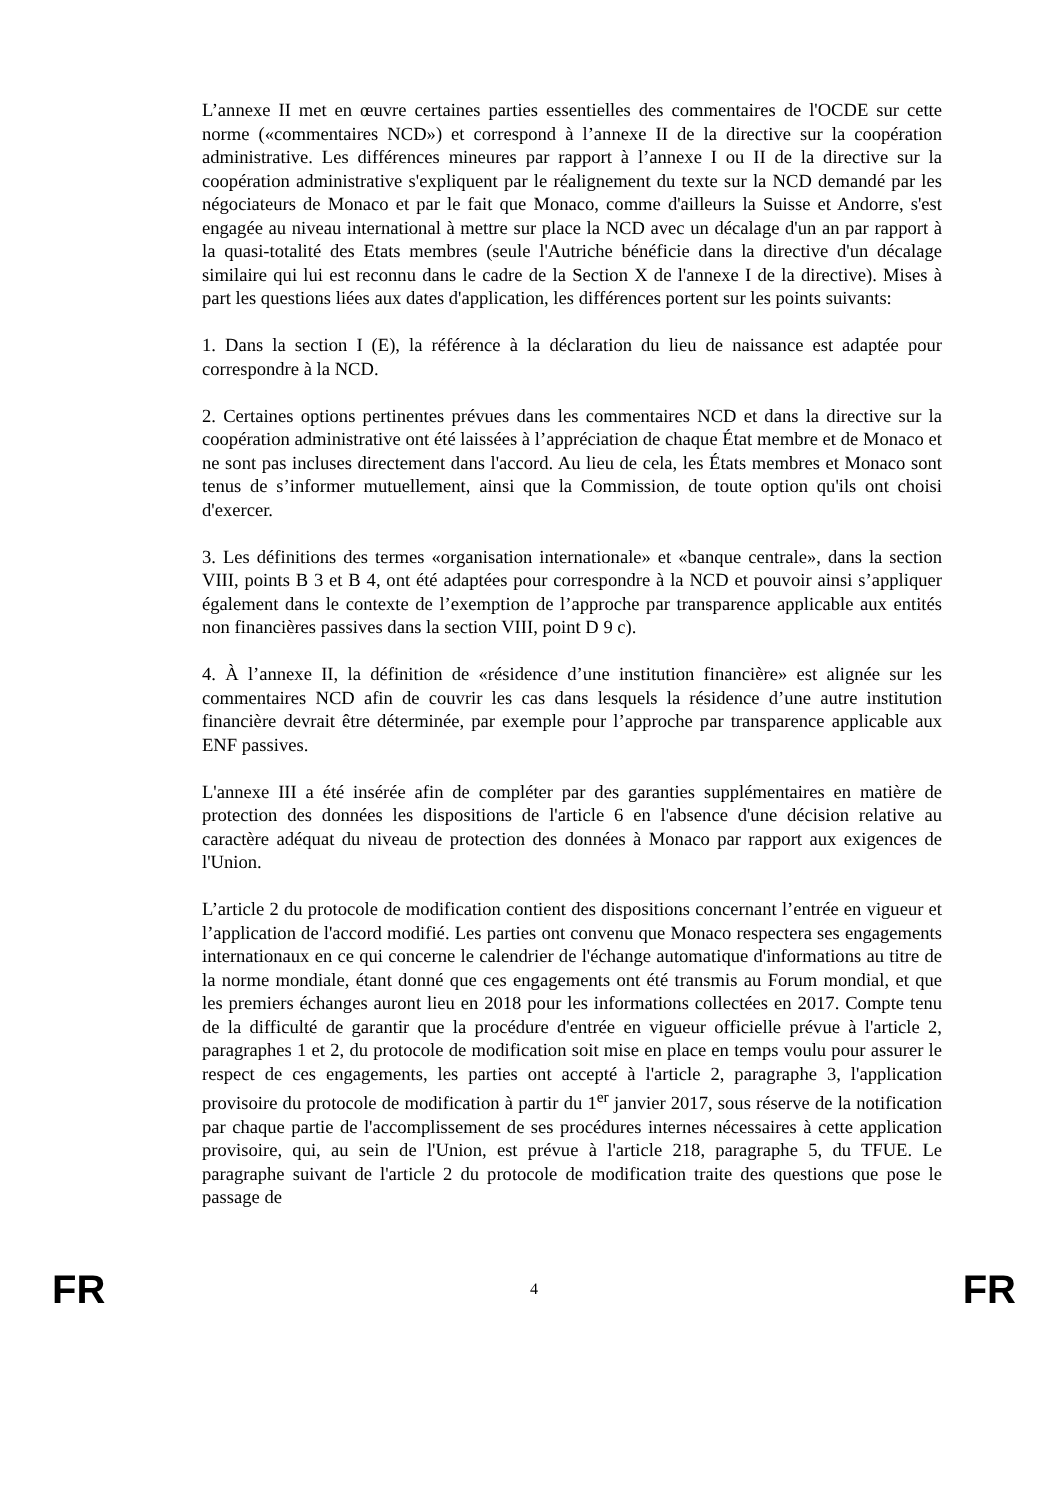L’annexe II met en œuvre certaines parties essentielles des commentaires de l'OCDE sur cette norme («commentaires NCD») et correspond à l’annexe II de la directive sur la coopération administrative. Les différences mineures par rapport à l’annexe I ou II de la directive sur la coopération administrative s'expliquent par le réalignement du texte sur la NCD demandé par les négociateurs de Monaco et par le fait que Monaco, comme d'ailleurs la Suisse et Andorre, s'est engagée au niveau international à mettre sur place la NCD avec un décalage d'un an par rapport à la quasi-totalité des Etats membres (seule l'Autriche bénéficie dans la directive d'un décalage similaire qui lui est reconnu dans le cadre de la Section X de l'annexe I de la directive). Mises à part les questions liées aux dates d'application, les différences portent sur les points suivants:
1. Dans la section I (E), la référence à la déclaration du lieu de naissance est adaptée pour correspondre à la NCD.
2. Certaines options pertinentes prévues dans les commentaires NCD et dans la directive sur la coopération administrative ont été laissées à l’appréciation de chaque État membre et de Monaco et ne sont pas incluses directement dans l'accord. Au lieu de cela, les États membres et Monaco sont tenus de s’informer mutuellement, ainsi que la Commission, de toute option qu'ils ont choisi d'exercer.
3. Les définitions des termes «organisation internationale» et «banque centrale», dans la section VIII, points B 3 et B 4, ont été adaptées pour correspondre à la NCD et pouvoir ainsi s’appliquer également dans le contexte de l’exemption de l’approche par transparence applicable aux entités non financières passives dans la section VIII, point D 9 c).
4. À l’annexe II, la définition de «résidence d’une institution financière» est alignée sur les commentaires NCD afin de couvrir les cas dans lesquels la résidence d’une autre institution financière devrait être déterminée, par exemple pour l’approche par transparence applicable aux ENF passives.
L'annexe III a été insérée afin de compléter par des garanties supplémentaires en matière de protection des données les dispositions de l'article 6 en l'absence d'une décision relative au caractère adéquat du niveau de protection des données à Monaco par rapport aux exigences de l'Union.
L’article 2 du protocole de modification contient des dispositions concernant l’entrée en vigueur et l’application de l'accord modifié. Les parties ont convenu que Monaco respectera ses engagements internationaux en ce qui concerne le calendrier de l'échange automatique d'informations au titre de la norme mondiale, étant donné que ces engagements ont été transmis au Forum mondial, et que les premiers échanges auront lieu en 2018 pour les informations collectées en 2017. Compte tenu de la difficulté de garantir que la procédure d'entrée en vigueur officielle prévue à l'article 2, paragraphes 1 et 2, du protocole de modification soit mise en place en temps voulu pour assurer le respect de ces engagements, les parties ont accepté à l'article 2, paragraphe 3, l'application provisoire du protocole de modification à partir du 1<sup>er</sup> janvier 2017, sous réserve de la notification par chaque partie de l'accomplissement de ses procédures internes nécessaires à cette application provisoire, qui, au sein de l'Union, est prévue à l'article 218, paragraphe 5, du TFUE. Le paragraphe suivant de l'article 2 du protocole de modification traite des questions que pose le passage de
FR 4 FR